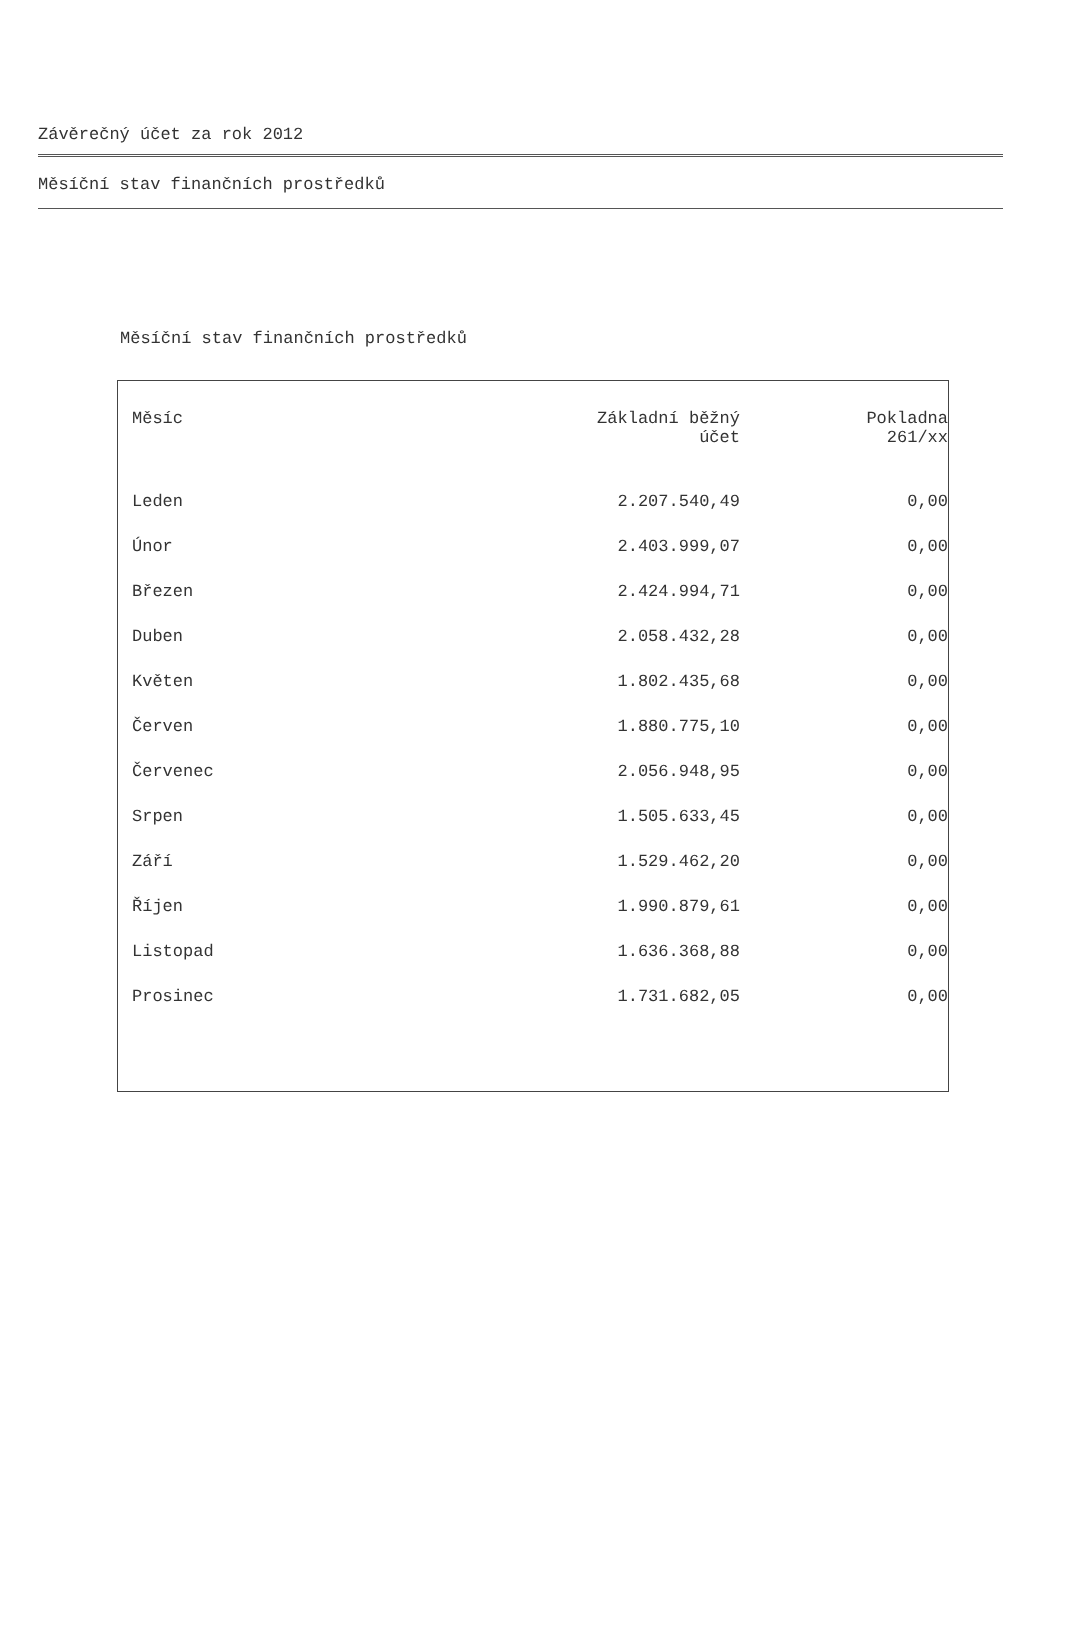Závěrečný účet za rok 2012
Měsíční stav finančních prostředků
Měsíční stav finančních prostředků
| Měsíc | Základní běžný účet | Pokladna 261/xx |
| --- | --- | --- |
| Leden | 2.207.540,49 | 0,00 |
| Únor | 2.403.999,07 | 0,00 |
| Březen | 2.424.994,71 | 0,00 |
| Duben | 2.058.432,28 | 0,00 |
| Květen | 1.802.435,68 | 0,00 |
| Červen | 1.880.775,10 | 0,00 |
| Červenec | 2.056.948,95 | 0,00 |
| Srpen | 1.505.633,45 | 0,00 |
| Září | 1.529.462,20 | 0,00 |
| Říjen | 1.990.879,61 | 0,00 |
| Listopad | 1.636.368,88 | 0,00 |
| Prosinec | 1.731.682,05 | 0,00 |